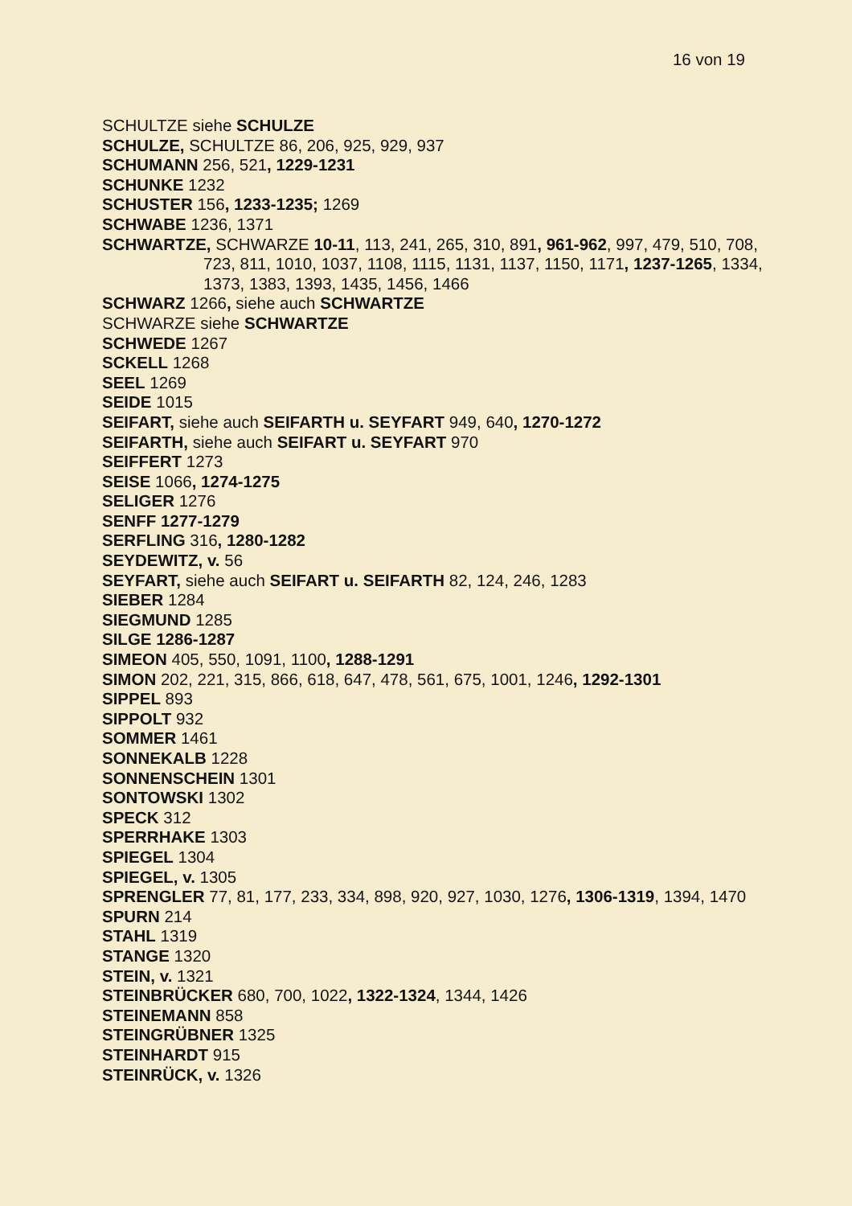16 von 19
SCHULTZE siehe SCHULZE
SCHULZE, SCHULTZE 86, 206, 925, 929, 937
SCHUMANN 256, 521, 1229-1231
SCHUNKE 1232
SCHUSTER 156, 1233-1235; 1269
SCHWABE 1236, 1371
SCHWARTZE, SCHWARZE 10-11, 113, 241, 265, 310, 891, 961-962, 997, 479, 510, 708, 723, 811, 1010, 1037, 1108, 1115, 1131, 1137, 1150, 1171, 1237-1265, 1334, 1373, 1383, 1393, 1435, 1456, 1466
SCHWARZ 1266, siehe auch SCHWARTZE
SCHWARZE siehe SCHWARTZE
SCHWEDE 1267
SCKELL 1268
SEEL 1269
SEIDE 1015
SEIFART, siehe auch SEIFARTH u. SEYFART 949, 640, 1270-1272
SEIFARTH, siehe auch SEIFART u. SEYFART 970
SEIFFERT 1273
SEISE 1066, 1274-1275
SELIGER 1276
SENFF 1277-1279
SERFLING 316, 1280-1282
SEYDEWITZ, v. 56
SEYFART, siehe auch SEIFART u. SEIFARTH 82, 124, 246, 1283
SIEBER 1284
SIEGMUND 1285
SILGE 1286-1287
SIMEON 405, 550, 1091, 1100, 1288-1291
SIMON 202, 221, 315, 866, 618, 647, 478, 561, 675, 1001, 1246, 1292-1301
SIPPEL 893
SIPPOLT 932
SOMMER 1461
SONNEKALB 1228
SONNENSCHEIN 1301
SONTOWSKI 1302
SPECK 312
SPERRHAKE 1303
SPIEGEL 1304
SPIEGEL, v. 1305
SPRENGLER 77, 81, 177, 233, 334, 898, 920, 927, 1030, 1276, 1306-1319, 1394, 1470
SPURN 214
STAHL 1319
STANGE 1320
STEIN, v. 1321
STEINBRÜCKER 680, 700, 1022, 1322-1324, 1344, 1426
STEINEMANN 858
STEINGRÜBNER 1325
STEINHARDT 915
STEINRÜCK, v. 1326